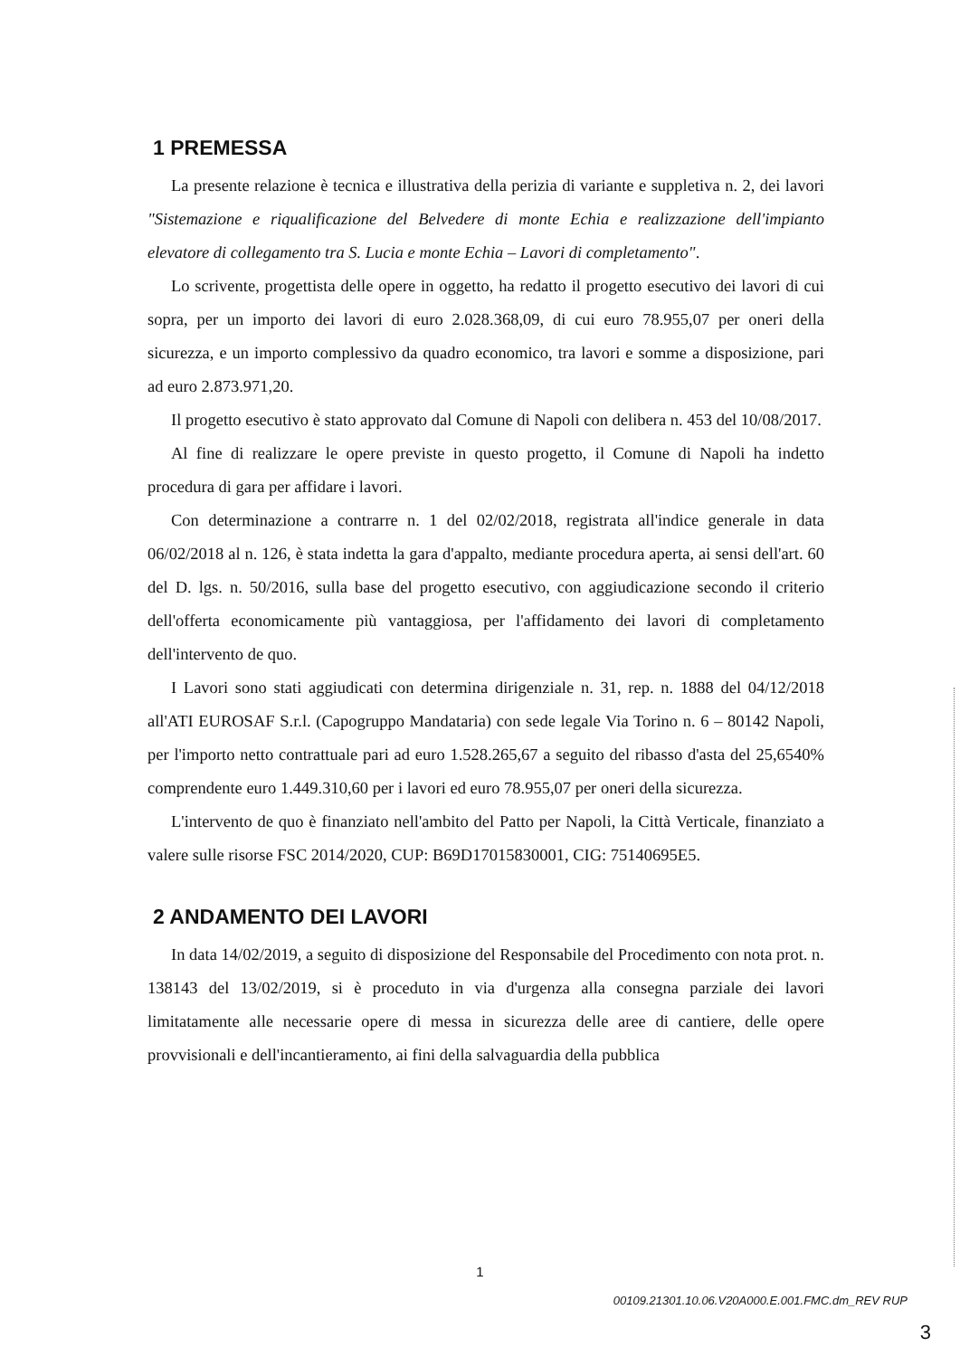1 PREMESSA
La presente relazione è tecnica e illustrativa della perizia di variante e suppletiva n. 2, dei lavori "Sistemazione e riqualificazione del Belvedere di monte Echia e realizzazione dell'impianto elevatore di collegamento tra S. Lucia e monte Echia – Lavori di completamento".
Lo scrivente, progettista delle opere in oggetto, ha redatto il progetto esecutivo dei lavori di cui sopra, per un importo dei lavori di euro 2.028.368,09, di cui euro 78.955,07 per oneri della sicurezza, e un importo complessivo da quadro economico, tra lavori e somme a disposizione, pari ad euro 2.873.971,20.
Il progetto esecutivo è stato approvato dal Comune di Napoli con delibera n. 453 del 10/08/2017.
Al fine di realizzare le opere previste in questo progetto, il Comune di Napoli ha indetto procedura di gara per affidare i lavori.
Con determinazione a contrarre n. 1 del 02/02/2018, registrata all'indice generale in data 06/02/2018 al n. 126, è stata indetta la gara d'appalto, mediante procedura aperta, ai sensi dell'art. 60 del D. lgs. n. 50/2016, sulla base del progetto esecutivo, con aggiudicazione secondo il criterio dell'offerta economicamente più vantaggiosa, per l'affidamento dei lavori di completamento dell'intervento de quo.
I Lavori sono stati aggiudicati con determina dirigenziale n. 31, rep. n. 1888 del 04/12/2018 all'ATI EUROSAF S.r.l. (Capogruppo Mandataria) con sede legale Via Torino n. 6 – 80142 Napoli, per l'importo netto contrattuale pari ad euro 1.528.265,67 a seguito del ribasso d'asta del 25,6540% comprendente euro 1.449.310,60 per i lavori ed euro 78.955,07 per oneri della sicurezza.
L'intervento de quo è finanziato nell'ambito del Patto per Napoli, la Città Verticale, finanziato a valere sulle risorse FSC 2014/2020, CUP: B69D17015830001, CIG: 75140695E5.
2 ANDAMENTO DEI LAVORI
In data 14/02/2019, a seguito di disposizione del Responsabile del Procedimento con nota prot. n. 138143 del 13/02/2019, si è proceduto in via d'urgenza alla consegna parziale dei lavori limitatamente alle necessarie opere di messa in sicurezza delle aree di cantiere, delle opere provvisionali e dell'incantieramento, ai fini della salvaguardia della pubblica
1
00109.21301.10.06.V20A000.E.001.FMC.dm_REV RUP
3